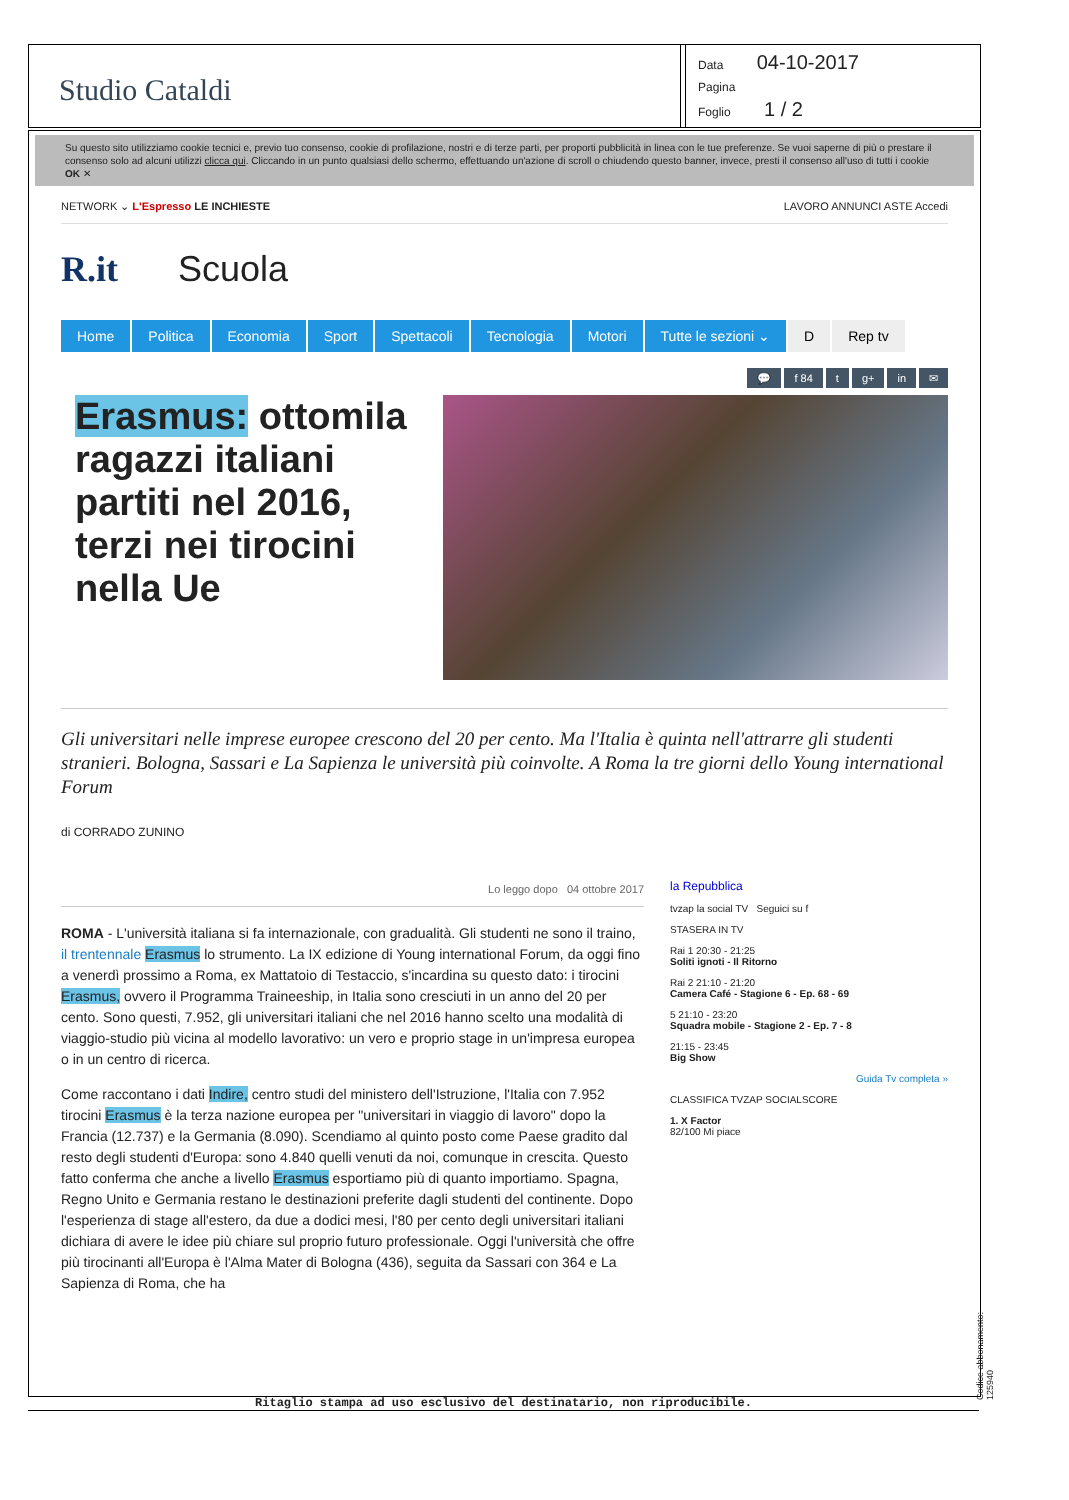Studio Cataldi
Data 04-10-2017
Pagina
Foglio 1 / 2
Su questo sito utilizziamo cookie tecnici e, previo tuo consenso, cookie di profilazione, nostri e di terze parti, per proporti pubblicità in linea con le tue preferenze. Se vuoi saperne di più o prestare il consenso solo ad alcuni utilizzi clicca qui. Cliccando in un punto qualsiasi dello schermo, effettuando un'azione di scroll o chiudendo questo banner, invece, presti il consenso all'uso di tutti i cookie OK ✕
NETWORK ⌄ L'Espresso LE INCHIESTE LAVORO ANNUNCI ASTE Accedi
R.it Scuola
Home Politica Economia Sport Spettacoli Tecnologia Motori Tutte le sezioni ⌄ D Rep tv
💬 f 84 t g+ in ✉
Erasmus: ottomila ragazzi italiani partiti nel 2016, terzi nei tirocini nella Ue
Gli universitari nelle imprese europee crescono del 20 per cento. Ma l'Italia è quinta nell'attrarre gli studenti stranieri. Bologna, Sassari e La Sapienza le università più coinvolte. A Roma la tre giorni dello Young international Forum
di CORRADO ZUNINO
Lo leggo dopo 04 ottobre 2017
ROMA - L'università italiana si fa internazionale, con gradualità. Gli studenti ne sono il traino, il trentennale Erasmus lo strumento. La IX edizione di Young international Forum, da oggi fino a venerdì prossimo a Roma, ex Mattatoio di Testaccio, s'incardina su questo dato: i tirocini Erasmus, ovvero il Programma Traineeship, in Italia sono cresciuti in un anno del 20 per cento. Sono questi, 7.952, gli universitari italiani che nel 2016 hanno scelto una modalità di viaggio-studio più vicina al modello lavorativo: un vero e proprio stage in un'impresa europea o in un centro di ricerca.
Come raccontano i dati Indire, centro studi del ministero dell'Istruzione, l'Italia con 7.952 tirocini Erasmus è la terza nazione europea per "universitari in viaggio di lavoro" dopo la Francia (12.737) e la Germania (8.090). Scendiamo al quinto posto come Paese gradito dal resto degli studenti d'Europa: sono 4.840 quelli venuti da noi, comunque in crescita. Questo fatto conferma che anche a livello Erasmus esportiamo più di quanto importiamo. Spagna, Regno Unito e Germania restano le destinazioni preferite dagli studenti del continente. Dopo l'esperienza di stage all'estero, da due a dodici mesi, l'80 per cento degli universitari italiani dichiara di avere le idee più chiare sul proprio futuro professionale. Oggi l'università che offre più tirocinanti all'Europa è l'Alma Mater di Bologna (436), seguita da Sassari con 364 e La Sapienza di Roma, che ha
la Repubblica
tvzap la social TV Seguici su f
STASERA IN TV
Rai 1 20:30 - 21:25
Soliti ignoti - Il Ritorno
Rai 2 21:10 - 21:20
Camera Café - Stagione 6 - Ep. 68 - 69
5 21:10 - 23:20
Squadra mobile - Stagione 2 - Ep. 7 - 8
21:15 - 23:45
Big Show
Guida Tv completa »
CLASSIFICA TVZAP SOCIALSCORE
1. X Factor
82/100 Mi piace
Ritaglio stampa ad uso esclusivo del destinatario, non riproducibile. Codice abbonamento: 125940